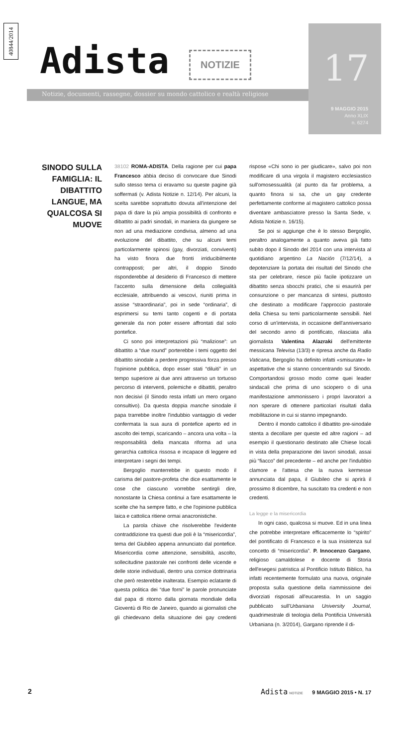40844/2014
Adista NOTIZIE 17
Notizie, documenti, rassegne, dossier su mondo cattolico e realtà religiose
9 MAGGIO 2015
Anno XLIX
n. 6274
SINODO SULLA FAMIGLIA: IL DIBATTITO LANGUE, MA QUALCOSA SI MUOVE
38102 ROMA-ADISTA. Della ragione per cui papa Francesco abbia deciso di convocare due Sinodi sullo stesso tema ci eravamo su queste pagine già soffermati (v. Adista Notizie n. 12/14). Per alcuni, la scelta sarebbe soprattutto dovuta all'intenzione del papa di dare la più ampia possibilità di confronto e dibattito ai padri sinodali, in maniera da giungere se non ad una mediazione condivisa, almeno ad una evoluzione del dibattito, che su alcuni temi particolarmente spinosi (gay, divorziati, conviventi) ha visto finora due fronti irriducibilmente contrapposti; per altri, il doppio Sinodo risponderebbe al desiderio di Francesco di mettere l'accento sulla dimensione della collegialità ecclesiale, attribuendo ai vescovi, riuniti prima in assise “straordinaria”, poi in sede “ordinaria”, di esprimersi su temi tanto cogenti e di portata generale da non poter essere affrontati dal solo pontefice.
Ci sono poi interpretazioni più “maliziose”: un dibattito a “due round” porterebbe i temi oggetto del dibattito sinodale a perdere progressiva forza presso l'opinione pubblica, dopo esser stati “diluiti” in un tempo superiore ai due anni attraverso un tortuoso percorso di interventi, polemiche e dibattiti, peraltro non decisivi (il Sinodo resta infatti un mero organo consultivo). Da questa doppia manche sinodale il papa trarrebbe inoltre l'indubbio vantaggio di veder confermata la sua aura di pontefice aperto ed in ascolto dei tempi, scaricando – ancora una volta – la responsabilità della mancata riforma ad una gerarchia cattolica rissosa e incapace di leggere ed interpretare i segni dei tempi.
Bergoglio manterrebbe in questo modo il carisma del pastore-profeta che dice esattamente le cose che ciascuno vorrebbe sentirgli dire, nonostante la Chiesa continui a fare esattamente le scelte che ha sempre fatto, e che l'opinione pubblica laica e cattolica ritiene ormai anacronistiche.
La parola chiave che risolverebbe l'evidente contraddizione tra questi due poli è la “misericordia”, tema del Giubileo appena annunciato dal pontefice. Misericordia come attenzione, sensibilità, ascolto, sollecitudine pastorale nei confronti delle vicende e delle storie individuali, dentro una cornice dottrinaria che però resterebbe inalterata. Esempio eclatante di questa politica dei “due forni” le parole pronunciate dal papa di ritorno dalla giornata mondiale della Gioventù di Rio de Janeiro, quando ai giornalisti che gli chiedevano della situazione dei gay credenti rispose «Chi sono io per giudicare», salvo poi non modificare di una virgola il magistero ecclesiastico sull'omosessualità (al punto da far problema, a quanto finora si sa, che un gay credente perfettamente conforme al magistero cattolico possa diventare ambasciatore presso la Santa Sede, v. Adista Notizie n. 16/15).
Se poi si aggiunge che è lo stesso Bergoglio, peraltro analogamente a quanto aveva già fatto subito dopo il Sinodo del 2014 con una intervista al quotidiano argentino La Nación (7/12/14), a depotenziare la portata dei risultati del Sinodo che sta per celebrare, riesce più facile ipotizzare un dibattito senza sbocchi pratici, che si esaurirà per consunzione o per mancanza di sintesi, piuttosto che destinato a modificare l'approccio pastorale della Chiesa su temi particolarmente sensibili. Nel corso di un'intervista, in occasione dell'anniversario del secondo anno di pontificato, rilasciata alla giornalista Valentina Alazraki dell'emittente messicana Televisa (13/3) e ripresa anche da Radio Vaticana, Bergoglio ha definito infatti «smisurate» le aspettative che si stanno concentrando sul Sinodo. Comportandosi grosso modo come quei leader sindacali che prima di uno sciopero o di una manifestazione ammonissero i propri lavoratori a non sperare di ottenere particolari risultati dalla mobilitazione in cui si stanno impegnando.
Dentro il mondo cattolico il dibattito pre-sinodale stenta a decollare per queste ed altre ragioni – ad esempio il questionario destinato alle Chiese locali in vista della preparazione dei lavori sinodali, assai più “fiacco” del precedente – ed anche per l'indubbio clamore e l'attesa che la nuova kermesse annunciata dal papa, il Giubileo che si aprirà il prossimo 8 dicembre, ha suscitato tra credenti e non credenti.
La legge e la misericordia
In ogni caso, qualcosa si muove. Ed in una linea che potrebbe interpretare efficacemente lo “spirito” del pontificato di Francesco e la sua insistenza sul concetto di “misericordia”. P. Innocenzo Gargano, religioso camaldolese e docente di Storia dell'esegesi patristica al Pontificio Istituto Biblico, ha infatti recentemente formulato una nuova, originale proposta sulla questione della riammissione dei divorziati risposati all'eucarestia. In un saggio pubblicato sull'Urbaniana University Journal, quadrimestrale di teologia della Pontificia Università Urbaniana (n. 3/2014), Gargano riprende il di-
2 Adista NOTIZIE 9 MAGGIO 2015 • N. 17